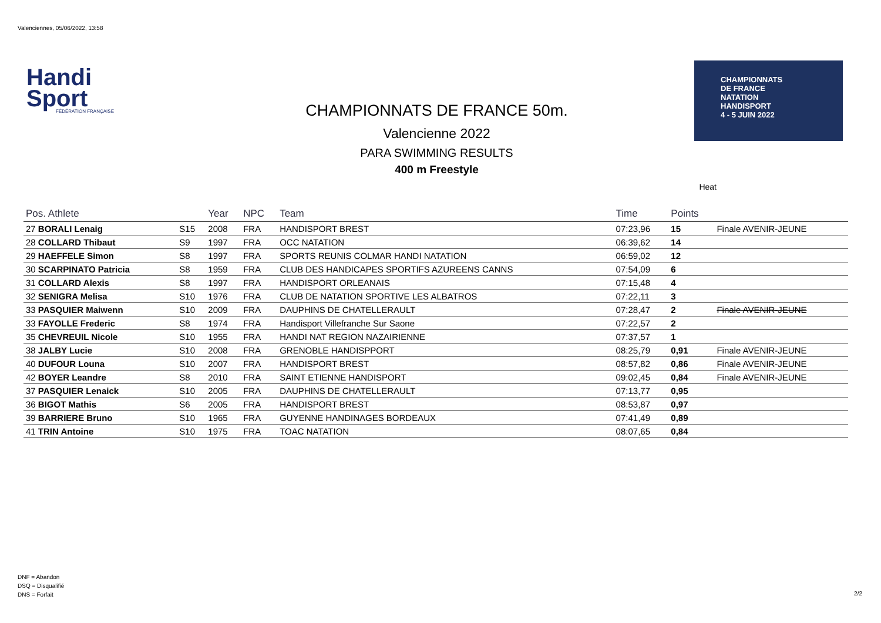Valenciennes, 05/06/2022, 13:58
Handi
Sport
FÉDÉRATION FRANÇAISE
CHAMPIONNATS DE FRANCE 50m.
Valencienne 2022
PARA SWIMMING RESULTS
400 m Freestyle
CHAMPIONNATS
DE FRANCE
NATATION
HANDISPORT
4 - 5 JUIN 2022
Heat
| Pos. Athlete | | Year | NPC | Team | Time | Points | |
| --- | --- | --- | --- | --- | --- | --- | --- |
| 27 BORALI Lenaig | S15 | 2008 | FRA | HANDISPORT BREST | 07:23,96 | 15 | Finale AVENIR-JEUNE |
| 28 COLLARD Thibaut | S9 | 1997 | FRA | OCC NATATION | 06:39,62 | 14 | |
| 29 HAEFFELE Simon | S8 | 1997 | FRA | SPORTS REUNIS COLMAR HANDI NATATION | 06:59,02 | 12 | |
| 30 SCARPINATO Patricia | S8 | 1959 | FRA | CLUB DES HANDICAPES SPORTIFS AZUREENS CANNS | 07:54,09 | 6 | |
| 31 COLLARD Alexis | S8 | 1997 | FRA | HANDISPORT ORLEANAIS | 07:15,48 | 4 | |
| 32 SENIGRA Melisa | S10 | 1976 | FRA | CLUB DE NATATION SPORTIVE LES ALBATROS | 07:22,11 | 3 | |
| 33 PASQUIER Maiwenn | S10 | 2009 | FRA | DAUPHINS DE CHATELLERAULT | 07:28,47 | 2 | Finale AVENIR-JEUNE |
| 33 FAYOLLE Frederic | S8 | 1974 | FRA | Handisport Villefranche Sur Saone | 07:22,57 | 2 | |
| 35 CHEVREUIL Nicole | S10 | 1955 | FRA | HANDI NAT REGION NAZAIRIENNE | 07:37,57 | 1 | |
| 38 JALBY Lucie | S10 | 2008 | FRA | GRENOBLE HANDISPPORT | 08:25,79 | 0,91 | Finale AVENIR-JEUNE |
| 40 DUFOUR Louna | S10 | 2007 | FRA | HANDISPORT BREST | 08:57,82 | 0,86 | Finale AVENIR-JEUNE |
| 42 BOYER Leandre | S8 | 2010 | FRA | SAINT ETIENNE HANDISPORT | 09:02,45 | 0,84 | Finale AVENIR-JEUNE |
| 37 PASQUIER Lenaick | S10 | 2005 | FRA | DAUPHINS DE CHATELLERAULT | 07:13,77 | 0,95 | |
| 36 BIGOT Mathis | S6 | 2005 | FRA | HANDISPORT BREST | 08:53,87 | 0,97 | |
| 39 BARRIERE Bruno | S10 | 1965 | FRA | GUYENNE HANDINAGES BORDEAUX | 07:41,49 | 0,89 | |
| 41 TRIN Antoine | S10 | 1975 | FRA | TOAC NATATION | 08:07,65 | 0,84 | |
DNF = Abandon
DSQ = Disqualifié
DNS = Forfait
2/2